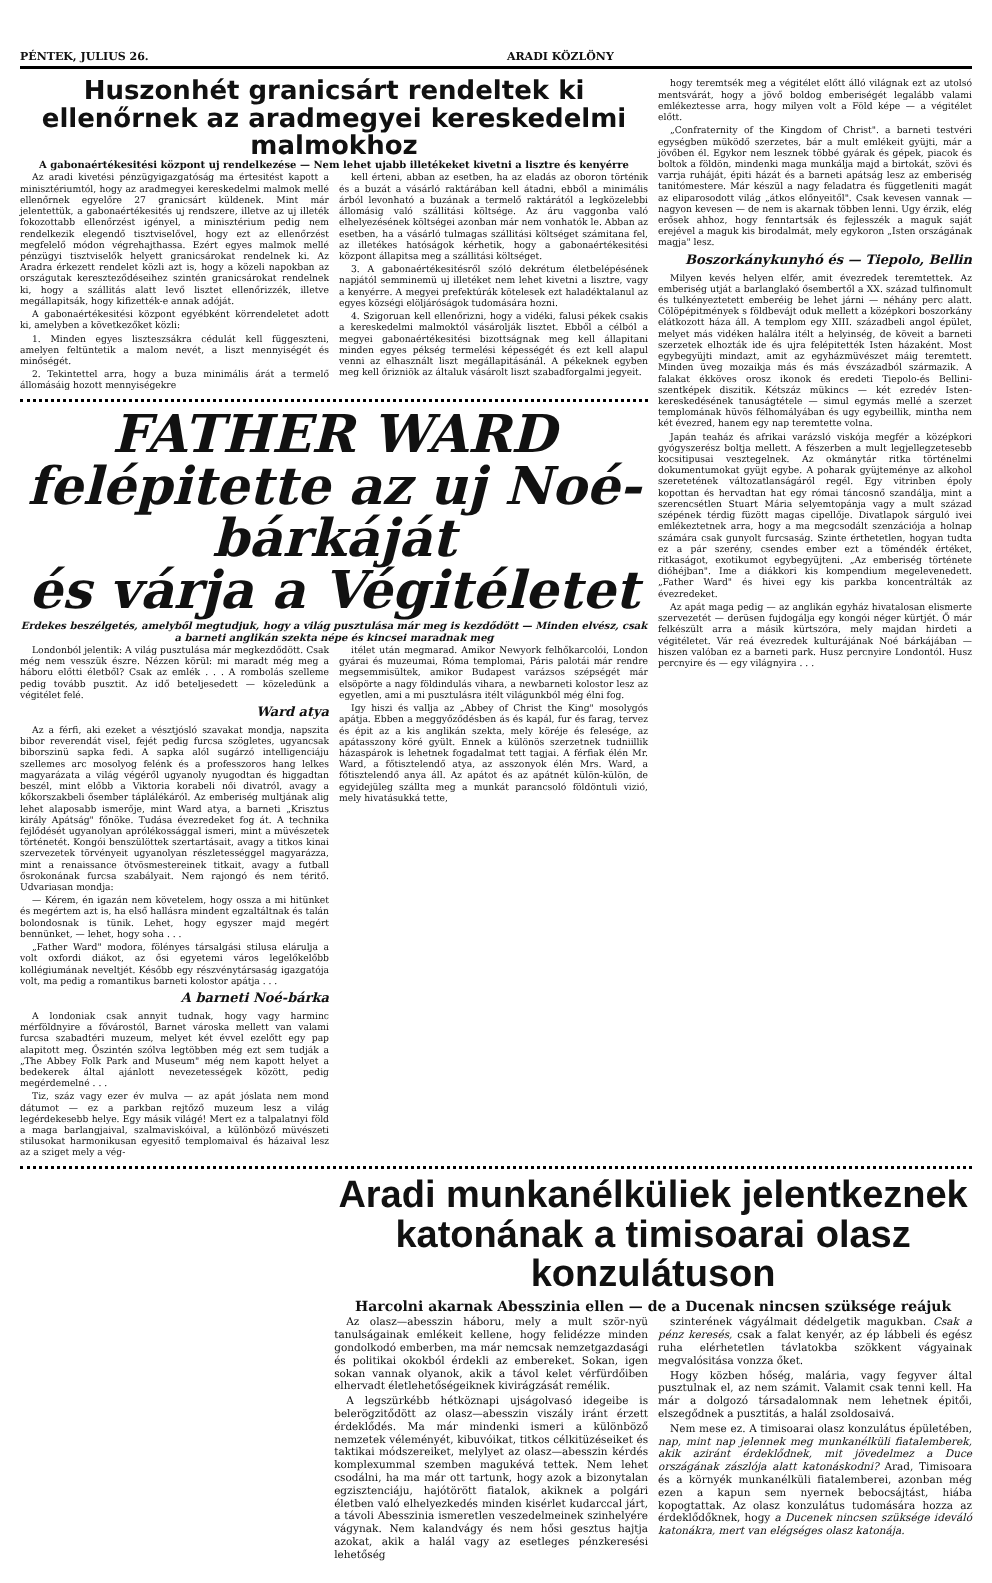PÉNTEK, JULIUS 26. ARADI KÖZLÖNY
Huszonhét granicsárt rendeltek ki ellenőrnek az aradmegyei kereskedelmi malmokhoz
A gabonaértékesitési központ uj rendelkezése — Nem lehet ujabb illetékeket kivetni a lisztre és kenyérre
Az aradi kivetési pénzügyigazgatóság ma értesitést kapott a minisztériumtól, hogy az aradmegyei kereskedelmi malmok mellé ellenőrnek egyelőre 27 granicsárt küldenek. Mint már jelentettük, a gabonaértékesités uj rendszere, illetve az uj illeték fokozottabb ellenőrzést igényel, a minisztérium pedig nem rendelkezik elegendő tisztviselővel, hogy ezt az ellenőrzést megfelelő módon végrehajthassa. Ezért egyes malmok mellé pénzügyi tisztviselők helyett granicsárokat rendelnek ki. Az Aradra érkezett rendelet közli azt is, hogy a közeli napokban az országutak kereszteződéseihez szintén granicsárokat rendelnek ki, hogy a szállitás alatt levő lisztet ellenőrizzék, illetve megállapitsák, hogy kifizették-e annak adóját.
A gabonaértékesitési központ egyébként körrendeletet adott ki, amelyben a következőket közli:
1. Minden egyes liszteszsákra cédulát kell függeszteni, amelyen feltüntetik a malom nevét, a liszt mennyiségét és minőségét.
2. Tekintettel arra, hogy a buza minimális árát a termelő állomásáig hozott mennyiségekre
kell érteni, abban az esetben, ha az eladás az oboron történik és a buzát a vásárló raktárában kell átadni, ebből a minimális árból levonható a buzának a termelő raktárától a legközelebbi állomásig való szállitási költsége. Az áru vaggonba való elhelyezésének költségei azonban már nem vonhatók le. Abban az esetben, ha a vásárló tulmagas szállitási költséget számitana fel, az illetékes hatóságok kérhetik, hogy a gabonaértékesitési központ állapitsa meg a szállitási költséget.
3. A gabonaértékesitésről szóló dekrétum életbelépésének napjától semminemü uj illetéket nem lehet kivetni a lisztre, vagy a kenyérre. A megyei prefektúrák kötelesek ezt haladéktalanul az egyes községi elöljáróságok tudomására hozni.
4. Szigoruan kell ellenőrizni, hogy a vidéki, falusi pékek csakis a kereskedelmi malmoktól vásárolják lisztet. Ebből a célból a megyei gabonaértékesitési bizottságnak meg kell állapitani minden egyes pékség termelési képességét és ezt kell alapul venni az elhasznált liszt megállapitásánál. A pékeknek egyben meg kell őrizniök az általuk vásárolt liszt szabadforgalmi jegyeit.
FATHER WARD
felépitette az uj Noé-bárkáját
és várja a Végitéletet
Erdekes beszélgetés, amelyből megtudjuk, hogy a világ pusztulása már meg is kezdődött — Minden elvész, csak a barneti anglikán szekta népe és kincsei maradnak meg
Londonból jelentik: A világ pusztulása már megkezdődött. Csak még nem vesszük észre. Nézzen körül: mi maradt még meg a háboru előtti életből? Csak az emlék . . . A rombolás szelleme pedig tovább pusztit. Az idő beteljesedett — közeledünk a végitélet felé.
Ward atya
Az a férfi, aki ezeket a vésztjósló szavakat mondja, napszita bibor reverendát visel, fejét pedig furcsa szögletes, ugyancsak biborszinü sapka fedi. A sapka alól sugárzó intelligenciáju szellemes arc mosolyog felénk és a professzoros hang lelkes magyarázata a világ végéről ugyanoly nyugodtan és higgadtan beszél, mint előbb a Viktoria korabeli női divatról, avagy a kőkorszakbeli ősember táplálékáról. Az emberiség multjának alig lehet alaposabb ismerője, mint Ward atya, a barneti „Krisztus király Apátság" főnöke. Tudása évezredeket fog át. A technika fejlődését ugyanolyan aprólékossággal ismeri, mint a müvészetek történetét. Kongói benszülöttek szertartásait, avagy a titkos kinai szervezetek törvényeit ugyanolyan részletességgel magyarázza, mint a renaissance ötvösmestereinek titkait, avagy a futball ősrokonának furcsa szabályait. Nem rajongó és nem téritő. Udvariasan mondja:
— Kérem, én igazán nem követelem, hogy ossza a mi hitünket és megértem azt is, ha első hallásra mindent egzaltáltnak és talán bolondosnak is tünik. Lehet, hogy egyszer majd megért bennünket, — lehet, hogy soha . . .
„Father Ward" modora, fölényes társalgási stilusa elárulja a volt oxfordi diákot, az ősi egyetemi város legelőkelőbb kollégiumának neveltjét. Később egy részvénytársaság igazgatója volt, ma pedig a romantikus barneti kolostor apátja . . .
A barneti Noé-bárka
A londoniak csak annyit tudnak, hogy vagy harminc mérföldnyire a fővárostól, Barnet városka mellett van valami furcsa szabadtéri muzeum, melyet két évvel ezelőtt egy pap alapitott meg. Őszintén szólva legtöbben még ezt sem tudják a „The Abbey Folk Park and Museum" még nem kapott helyet a bedekerek által ajánlott nevezetességek között, pedig megérdemelné . . .
Tiz, száz vagy ezer év mulva — az apát jóslata nem mond dátumot — ez a parkban rejtőző muzeum lesz a világ legérdekesebb helye. Egy másik világé! Mert ez a talpalatnyi föld a maga barlangjaival, szalmaviskóival, a különböző müvészeti stilusokat harmonikusan egyesitő templomaival és házaival lesz az a sziget mely a vég-
itélet után megmarad. Amikor Newyork felhőkarcolói, London gyárai és muzeumai, Róma templomai, Páris palotái már rendre megsemmisültek, amikor Budapest varázsos szépségét már elsöpörte a nagy földindulás vihara, a newbarneti kolostor lesz az egyetlen, ami a mi pusztulásra itélt világunkból még élni fog.
Igy hiszi és vallja az „Abbey of Christ the King" mosolygós apátja. Ebben a meggyőződésben ás és kapál, fur és farag, tervez és épit az a kis anglikán szekta, mely köréje és felesége, az apátasszony köré gyült. Ennek a különös szerzetnek tudniillik házaspárok is lehetnek fogadalmat tett tagjai. A férfiak élén Mr. Ward, a főtisztelendő atya, az asszonyok élén Mrs. Ward, a főtisztelendő anya áll. Az apátot és az apátnét külön-külön, de egyidejüleg szállta meg a munkát parancsoló földöntuli vizió, mely hivatásukká tette,
hogy teremtsék meg a végitélet előtt álló világnak ezt az utolsó mentsvárát, hogy a jövő boldog emberiségét legalább valami emlékeztesse arra, hogy milyen volt a Föld képe — a végitélet előtt.
„Confraternity of the Kingdom of Christ". a barneti testvéri egységben müködő szerzetes, bár a mult emlékeit gyüjti, már a jövőben él. Egykor nem lesznek többé gyárak és gépek, piacok és boltok a földön, mindenki maga munkálja majd a birtokát, szövi és varrja ruháját, épiti házát és a barneti apátság lesz az emberiség tanitómestere. Már készül a nagy feladatra és függetleniti magát az eliparosodott világ „átkos előnyeitől". Csak kevesen vannak — nagyon kevesen — de nem is akarnak többen lenni. Ugy érzik, elég erősek ahhoz, hogy fenntartsák és fejlesszék a maguk saját erejével a maguk kis birodalmát, mely egykoron „Isten országának magja" lesz.
Boszorkánykunyhó és — Tiepolo, Bellin
Milyen kevés helyen elfér, amit évezredek teremtettek. Az emberiség utját a barlanglakó ősembertől a XX. század tulfinomult és tulkényeztetett emberéig be lehet járni — néhány perc alatt. Cölöpépitmények s földbevájt oduk mellett a középkori boszorkány elátkozott háza áll. A templom egy XIII. századbeli angol épület, melyet más vidéken halálra itélt a helyinség, de köveit a barneti szerzetek elhozták ide és ujra felépitették Isten házaként. Most egybegyüjti mindazt, amit az egyházmüvészet máig teremtett. Minden üveg mozaikja más és más évszázadból származik. A falakat ékköves orosz ikonok és eredeti Tiepolo-és Bellini-szentképek diszitik. Kétszáz mükincs — két ezredév Isten-kereskedésének tanuságtétele — simul egymás mellé a szerzet templomának hüvös félhomályában és ugy egybeillik, mintha nem két évezred, hanem egy nap teremtette volna.
Japán teaház és afrikai varázsló viskója megfér a középkori gyógyszerész boltja mellett. A fészerben a mult legjellegzetesebb kocsitipusai vesztegelnek. Az okmánytár ritka történelmi dokumentumokat gyüjt egybe. A poharak gyüjteménye az alkohol szeretetének változatlanságáról regél. Egy vitrinben époly kopottan és hervadtan hat egy római táncosnő szandálja, mint a szerencsétlen Stuart Mária selyemtopánja vagy a mult század szépének térdig füzött magas cipellője. Divatlapok sárguló ivei emlékeztetnek arra, hogy a ma megcsodált szenzációja a holnap számára csak gunyolt furcsaság. Szinte érthetetlen, hogyan tudta ez a pár szerény, csendes ember ezt a töméndék értéket, ritkaságot, exotikumot egybegyüjteni. „Az emberiség története dióhéjban". Ime a diákkori kis kompendium megelevenedett. „Father Ward" és hivei egy kis parkba koncentrálták az évezredeket.
Az apát maga pedig — az anglikán egyház hivatalosan elismerte szervezetét — derüsen fujdogálja egy kongói néger kürtjét. Ő már felkészült arra a másik kürtszóra, mely majdan hirdeti a végitéletet. Vár reá évezredek kulturájának Noé bárkájában — hiszen valóban ez a barneti park. Husz percnyire Londontól. Husz percnyire és — egy világnyira . . .
Aradi munkanélküliek jelentkeznek katonának a timisoarai olasz konzulátuson
Harcolni akarnak Abesszinia ellen — de a Ducenak nincsen szüksége reájuk
Az olasz—abesszin háboru, mely a mult ször-nyü tanulságainak emlékeit kellene, hogy felidézze minden gondolkodó emberben, ma már nemcsak nemzetgazdasági és politikai okokból érdekli az embereket. Sokan, igen sokan vannak olyanok, akik a távol kelet vérfürdőiben elhervadt életlehetőségeiknek kivirágzását remélik.
A legszürkébb hétköznapi ujságolvasó idegeibe is belerögzitődött az olasz—abesszin viszály iránt érzett érdeklődés. Ma már mindenki ismeri a különböző nemzetek véleményét, kibuvóikat, titkos célkitüzéseiket és taktikai módszereiket, melylyet az olasz—abesszin kérdés komplexummal szemben magukévá tettek. Nem lehet csodálni, ha ma már ott tartunk, hogy azok a bizonytalan egzisztenciáju, hajótörött fiatalok, akiknek a polgári életben való elhelyezkedés minden kisérlet kudarccal járt, a távoli Abesszinia ismeretlen veszedelmeinek szinhelyére vágynak. Nem kalandvágy és nem hősi gesztus hajtja azokat, akik a halál vagy az esetleges pénzkeresési lehetőség
szinterének vágyálmait dédelgetik magukban. Csak a pénz keresés, csak a falat kenyér, az ép lábbeli és egész ruha elérhetetlen távlatokba szökkent vágyainak megvalósitása vonzza őket.
Hogy közben hőség, malária, vagy fegyver által pusztulnak el, az nem számit. Valamit csak tenni kell. Ha már a dolgozó társadalomnak nem lehetnek épitői, elszegődnek a pusztitás, a halál zsoldosaivá.
Nem mese ez. A timisoarai olasz konzulátus épületében, nap, mint nap jelennek meg munkanélküli fiatalemberek, akik aziránt érdeklődnek, mit jövedelmez a Duce országának zászlója alatt katonáskodni? Arad, Timisoara és a környék munkanélküli fiatalemberei, azonban még ezen a kapun sem nyernek bebocsájtást, hiába kopogtattak. Az olasz konzulátus tudomására hozza az érdeklődőknek, hogy a Ducenek nincsen szüksége ideváló katonákra, mert van elégséges olasz katonája.